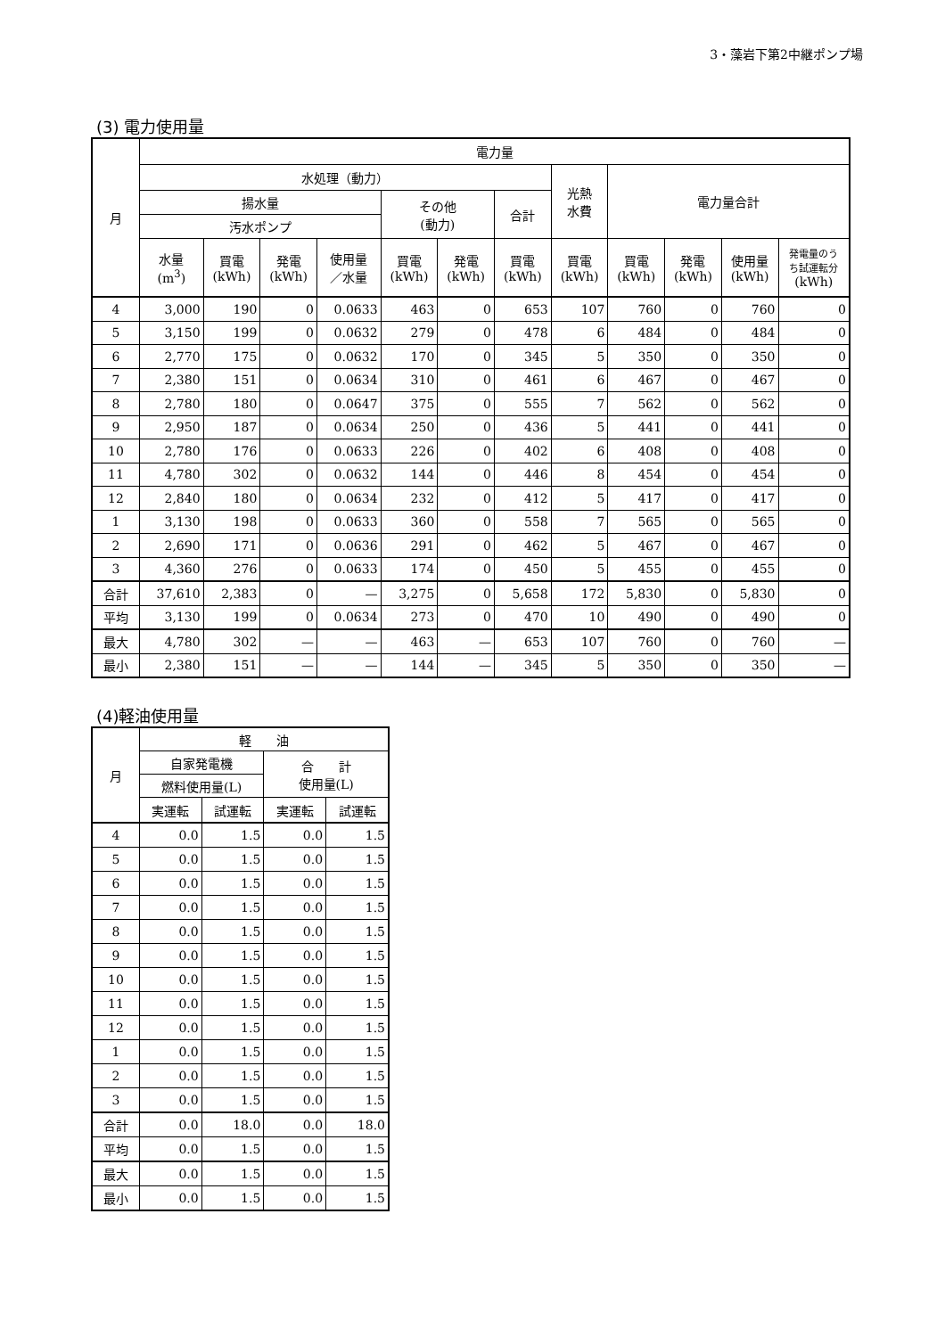3・藻岩下第2中継ポンプ場
(3) 電力使用量
| 月 | 電力量 | | | | | | | | | | | |
| --- | --- | --- | --- | --- | --- | --- | --- | --- | --- | --- | --- | --- |
| | 水処理（動力） | | | | | | | 光熱 水費 | 電力量合計 | | | |
| | 揚水量 | | | | その他 (動力) | | 合計 | | | | | |
| | 汚水ポンプ | | | | | | | | | | | |
| | 水量 (m<sup>3</sup>) | 買電 (kWh) | 発電 (kWh) | 使用量 ／水量 | 買電 (kWh) | 発電 (kWh) | 買電 (kWh) | 買電 (kWh) | 買電 (kWh) | 発電 (kWh) | 使用量 (kWh) | 発電量のう ち試運転分 (kWh) |
| 4 | 3,000 | 190 | 0 | 0.0633 | 463 | 0 | 653 | 107 | 760 | 0 | 760 | 0 |
| 5 | 3,150 | 199 | 0 | 0.0632 | 279 | 0 | 478 | 6 | 484 | 0 | 484 | 0 |
| 6 | 2,770 | 175 | 0 | 0.0632 | 170 | 0 | 345 | 5 | 350 | 0 | 350 | 0 |
| 7 | 2,380 | 151 | 0 | 0.0634 | 310 | 0 | 461 | 6 | 467 | 0 | 467 | 0 |
| 8 | 2,780 | 180 | 0 | 0.0647 | 375 | 0 | 555 | 7 | 562 | 0 | 562 | 0 |
| 9 | 2,950 | 187 | 0 | 0.0634 | 250 | 0 | 436 | 5 | 441 | 0 | 441 | 0 |
| 10 | 2,780 | 176 | 0 | 0.0633 | 226 | 0 | 402 | 6 | 408 | 0 | 408 | 0 |
| 11 | 4,780 | 302 | 0 | 0.0632 | 144 | 0 | 446 | 8 | 454 | 0 | 454 | 0 |
| 12 | 2,840 | 180 | 0 | 0.0634 | 232 | 0 | 412 | 5 | 417 | 0 | 417 | 0 |
| 1 | 3,130 | 198 | 0 | 0.0633 | 360 | 0 | 558 | 7 | 565 | 0 | 565 | 0 |
| 2 | 2,690 | 171 | 0 | 0.0636 | 291 | 0 | 462 | 5 | 467 | 0 | 467 | 0 |
| 3 | 4,360 | 276 | 0 | 0.0633 | 174 | 0 | 450 | 5 | 455 | 0 | 455 | 0 |
| 合計 | 37,610 | 2,383 | 0 | — | 3,275 | 0 | 5,658 | 172 | 5,830 | 0 | 5,830 | 0 |
| 平均 | 3,130 | 199 | 0 | 0.0634 | 273 | 0 | 470 | 10 | 490 | 0 | 490 | 0 |
| 最大 | 4,780 | 302 | — | — | 463 | — | 653 | 107 | 760 | 0 | 760 | — |
| 最小 | 2,380 | 151 | — | — | 144 | — | 345 | 5 | 350 | 0 | 350 | — |
(4)軽油使用量
| 月 | 軽 油 | | | |
| --- | --- | --- | --- | --- |
| | 自家発電機 | | 合 計 使用量(L) | |
| | 燃料使用量(L) | | | |
| | 実運転 | 試運転 | 実運転 | 試運転 |
| 4 | 0.0 | 1.5 | 0.0 | 1.5 |
| 5 | 0.0 | 1.5 | 0.0 | 1.5 |
| 6 | 0.0 | 1.5 | 0.0 | 1.5 |
| 7 | 0.0 | 1.5 | 0.0 | 1.5 |
| 8 | 0.0 | 1.5 | 0.0 | 1.5 |
| 9 | 0.0 | 1.5 | 0.0 | 1.5 |
| 10 | 0.0 | 1.5 | 0.0 | 1.5 |
| 11 | 0.0 | 1.5 | 0.0 | 1.5 |
| 12 | 0.0 | 1.5 | 0.0 | 1.5 |
| 1 | 0.0 | 1.5 | 0.0 | 1.5 |
| 2 | 0.0 | 1.5 | 0.0 | 1.5 |
| 3 | 0.0 | 1.5 | 0.0 | 1.5 |
| 合計 | 0.0 | 18.0 | 0.0 | 18.0 |
| 平均 | 0.0 | 1.5 | 0.0 | 1.5 |
| 最大 | 0.0 | 1.5 | 0.0 | 1.5 |
| 最小 | 0.0 | 1.5 | 0.0 | 1.5 |